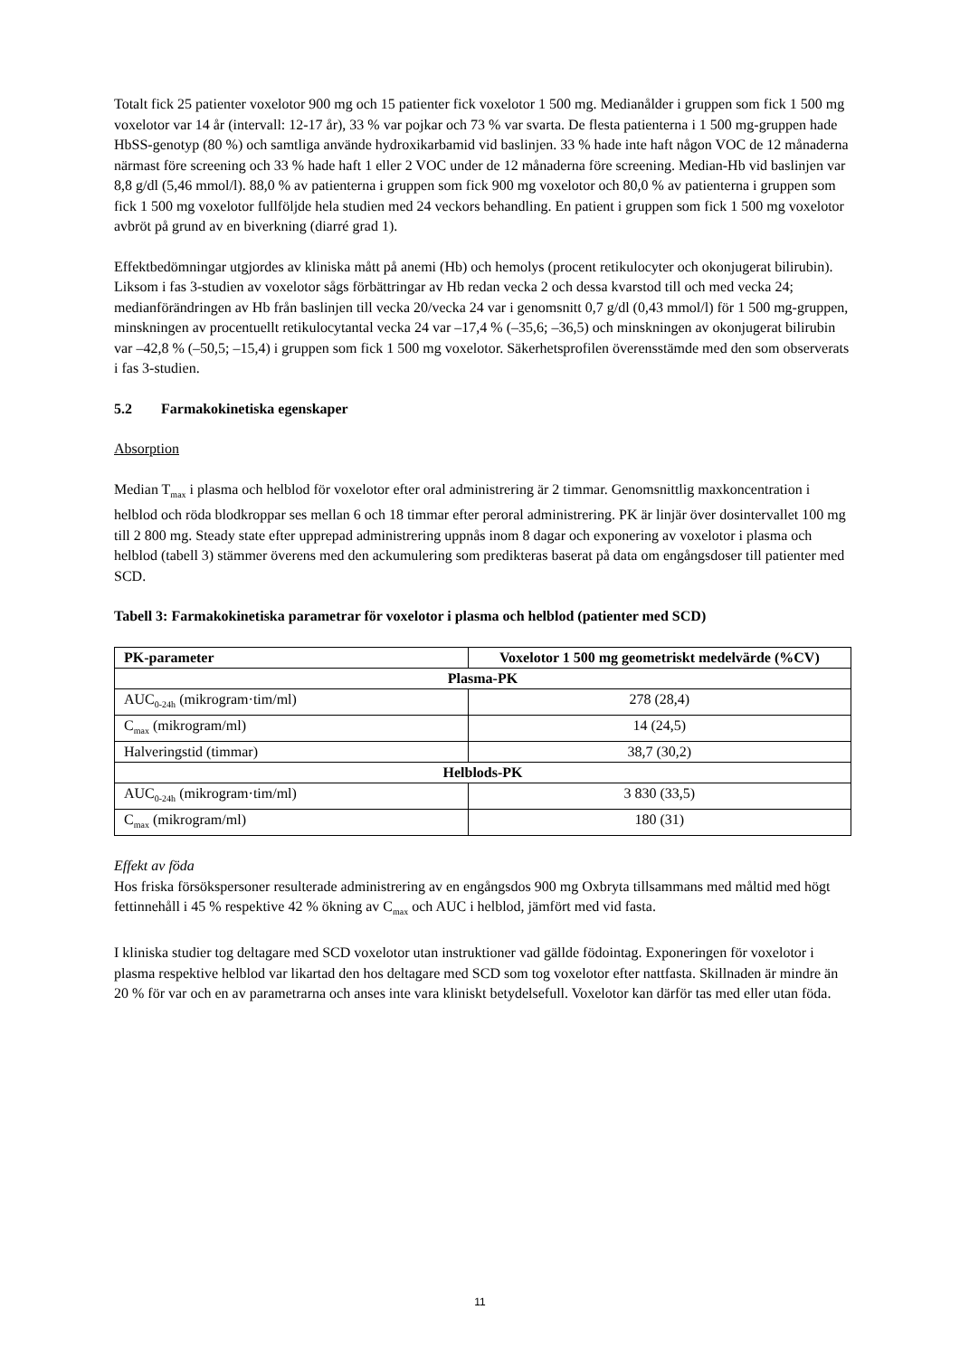Totalt fick 25 patienter voxelotor 900 mg och 15 patienter fick voxelotor 1 500 mg. Medianålder i gruppen som fick 1 500 mg voxelotor var 14 år (intervall: 12-17 år), 33 % var pojkar och 73 % var svarta. De flesta patienterna i 1 500 mg-gruppen hade HbSS-genotyp (80 %) och samtliga använde hydroxikarbamid vid baslinjen. 33 % hade inte haft någon VOC de 12 månaderna närmast före screening och 33 % hade haft 1 eller 2 VOC under de 12 månaderna före screening. Median-Hb vid baslinjen var 8,8 g/dl (5,46 mmol/l). 88,0 % av patienterna i gruppen som fick 900 mg voxelotor och 80,0 % av patienterna i gruppen som fick 1 500 mg voxelotor fullföljde hela studien med 24 veckors behandling. En patient i gruppen som fick 1 500 mg voxelotor avbröt på grund av en biverkning (diarré grad 1).
Effektbedömningar utgjordes av kliniska mått på anemi (Hb) och hemolys (procent retikulocyter och okonjugerat bilirubin). Liksom i fas 3-studien av voxelotor sågs förbättringar av Hb redan vecka 2 och dessa kvarstod till och med vecka 24; medianförändringen av Hb från baslinjen till vecka 20/vecka 24 var i genomsnitt 0,7 g/dl (0,43 mmol/l) för 1 500 mg-gruppen, minskningen av procentuellt retikulocytantal vecka 24 var –17,4 % (–35,6; –36,5) och minskningen av okonjugerat bilirubin var –42,8 % (–50,5; –15,4) i gruppen som fick 1 500 mg voxelotor. Säkerhetsprofilen överensstämde med den som observerats i fas 3-studien.
5.2 Farmakokinetiska egenskaper
Absorption
Median T<sub>max</sub> i plasma och helblod för voxelotor efter oral administrering är 2 timmar. Genomsnittlig maxkoncentration i helblod och röda blodkroppar ses mellan 6 och 18 timmar efter peroral administrering. PK är linjär över dosintervallet 100 mg till 2 800 mg. Steady state efter upprepad administrering uppnås inom 8 dagar och exponering av voxelotor i plasma och helblod (tabell 3) stämmer överens med den ackumulering som predikteras baserat på data om engångsdoser till patienter med SCD.
Tabell 3: Farmakokinetiska parametrar för voxelotor i plasma och helblod (patienter med SCD)
| PK-parameter | Voxelotor 1 500 mg geometriskt medelvärde (%CV) |
| --- | --- |
| Plasma-PK | |
| AUC<sub>0-24h</sub> (mikrogram·tim/ml) | 278 (28,4) |
| C<sub>max</sub> (mikrogram/ml) | 14 (24,5) |
| Halveringstid (timmar) | 38,7 (30,2) |
| Helblods-PK | |
| AUC<sub>0-24h</sub> (mikrogram·tim/ml) | 3 830 (33,5) |
| C<sub>max</sub> (mikrogram/ml) | 180 (31) |
Effekt av föda
Hos friska försökspersoner resulterade administrering av en engångsdos 900 mg Oxbryta tillsammans med måltid med högt fettinnehåll i 45 % respektive 42 % ökning av C<sub>max</sub> och AUC i helblod, jämfört med vid fasta.
I kliniska studier tog deltagare med SCD voxelotor utan instruktioner vad gällde födointag. Exponeringen för voxelotor i plasma respektive helblod var likartad den hos deltagare med SCD som tog voxelotor efter nattfasta. Skillnaden är mindre än 20 % för var och en av parametrarna och anses inte vara kliniskt betydelsefull. Voxelotor kan därför tas med eller utan föda.
11